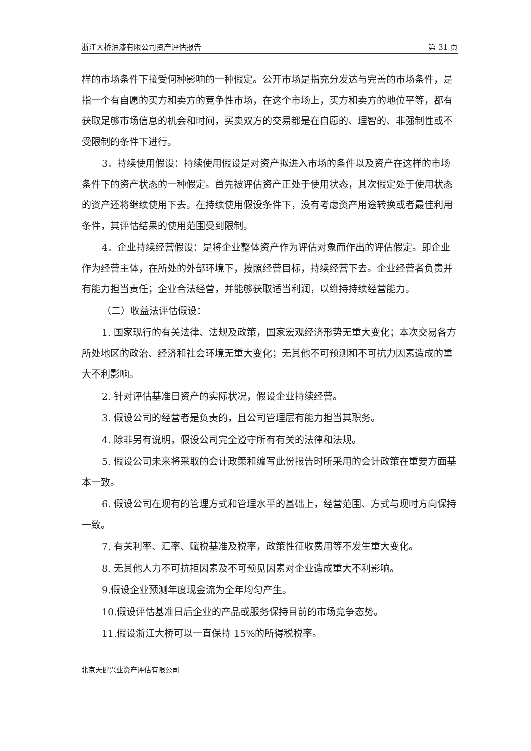浙江大桥油漆有限公司资产评估报告 第 31 页
样的市场条件下接受何种影响的一种假定。公开市场是指充分发达与完善的市场条件，是指一个有自愿的买方和卖方的竞争性市场，在这个市场上，买方和卖方的地位平等，都有获取足够市场信息的机会和时间，买卖双方的交易都是在自愿的、理智的、非强制性或不受限制的条件下进行。
3．持续使用假设：持续使用假设是对资产拟进入市场的条件以及资产在这样的市场条件下的资产状态的一种假定。首先被评估资产正处于使用状态，其次假定处于使用状态的资产还将继续使用下去。在持续使用假设条件下，没有考虑资产用途转换或者最佳利用条件，其评估结果的使用范围受到限制。
4．企业持续经营假设：是将企业整体资产作为评估对象而作出的评估假定。即企业作为经营主体，在所处的外部环境下，按照经营目标，持续经营下去。企业经营者负责并有能力担当责任；企业合法经营，并能够获取适当利润，以维持持续经营能力。
（二）收益法评估假设：
1. 国家现行的有关法律、法规及政策，国家宏观经济形势无重大变化；本次交易各方所处地区的政治、经济和社会环境无重大变化；无其他不可预测和不可抗力因素造成的重大不利影响。
2. 针对评估基准日资产的实际状况，假设企业持续经营。
3. 假设公司的经营者是负责的，且公司管理层有能力担当其职务。
4. 除非另有说明，假设公司完全遵守所有有关的法律和法规。
5. 假设公司未来将采取的会计政策和编写此份报告时所采用的会计政策在重要方面基本一致。
6. 假设公司在现有的管理方式和管理水平的基础上，经营范围、方式与现时方向保持一致。
7. 有关利率、汇率、赋税基准及税率，政策性征收费用等不发生重大变化。
8. 无其他人力不可抗拒因素及不可预见因素对企业造成重大不利影响。
9.假设企业预测年度现金流为全年均匀产生。
10.假设评估基准日后企业的产品或服务保持目前的市场竞争态势。
11.假设浙江大桥可以一直保持 15%的所得税税率。
北京天健兴业资产评估有限公司